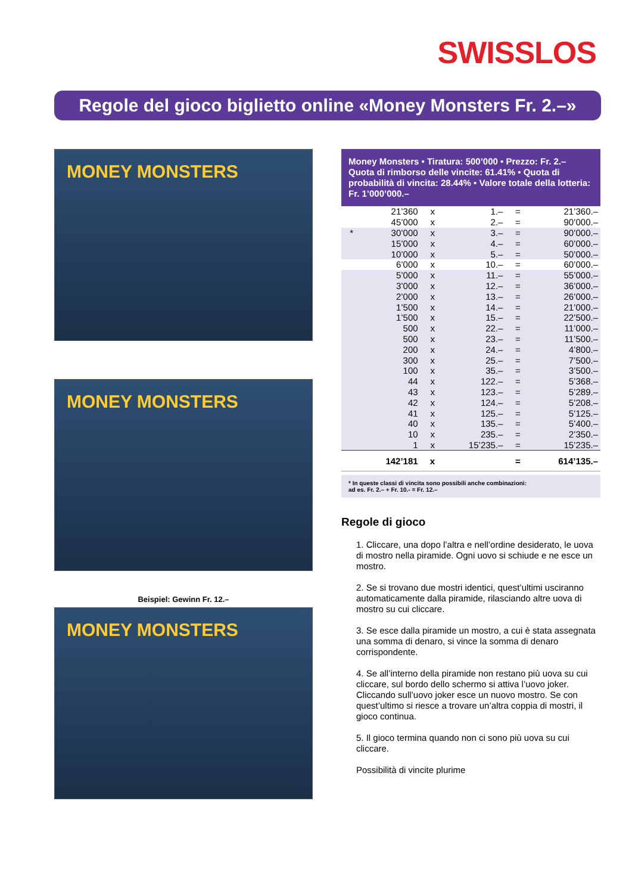SWISSLOS
Regole del gioco biglietto online «Money Monsters Fr. 2.–»
MONEY MONSTERS
MONEY MONSTERS
Beispiel: Gewinn Fr. 12.–
MONEY MONSTERS
Money Monsters • Tiratura: 500’000 • Prezzo: Fr. 2.– Quota di rimborso delle vincite: 61.41% • Quota di probabilità di vincita: 28.44% • Valore totale della lotteria: Fr. 1’000’000.–
| | 21’360 | x | 1.– | = | 21’360.– |
| | 45’000 | x | 2.– | = | 90’000.– |
| * | 30’000 | x | 3.– | = | 90’000.– |
| | 15’000 | x | 4.– | = | 60’000.– |
| | 10’000 | x | 5.– | = | 50’000.– |
| | 6’000 | x | 10.– | = | 60’000.– |
| | 5’000 | x | 11.– | = | 55’000.– |
| | 3’000 | x | 12.– | = | 36’000.– |
| | 2’000 | x | 13.– | = | 26’000.– |
| | 1’500 | x | 14.– | = | 21’000.– |
| | 1’500 | x | 15.– | = | 22’500.– |
| | 500 | x | 22.– | = | 11’000.– |
| | 500 | x | 23.– | = | 11’500.– |
| | 200 | x | 24.– | = | 4’800.– |
| | 300 | x | 25.– | = | 7’500.– |
| | 100 | x | 35.– | = | 3’500.– |
| | 44 | x | 122.– | = | 5’368.– |
| | 43 | x | 123.– | = | 5’289.– |
| | 42 | x | 124.– | = | 5’208.– |
| | 41 | x | 125.– | = | 5’125.– |
| | 40 | x | 135.– | = | 5’400.– |
| | 10 | x | 235.– | = | 2’350.– |
| | 1 | x | 15’235.– | = | 15’235.– |
| | 142’181 | x | | = | 614’135.– |
* In queste classi di vincita sono possibili anche combinazioni:
ad es. Fr. 2.– + Fr. 10.- = Fr. 12.–
Regole di gioco
1. Cliccare, una dopo l’altra e nell’ordine desiderato, le uova di mostro nella piramide. Ogni uovo si schiude e ne esce un mostro.
2. Se si trovano due mostri identici, quest’ultimi usciranno automaticamente dalla piramide, rilasciando altre uova di mostro su cui cliccare.
3. Se esce dalla piramide un mostro, a cui è stata assegnata una somma di denaro, si vince la somma di denaro corrispondente.
4. Se all’interno della piramide non restano più uova su cui cliccare, sul bordo dello schermo si attiva l’uovo joker. Cliccando sull’uovo joker esce un nuovo mostro. Se con quest’ultimo si riesce a trovare un’altra coppia di mostri, il gioco continua.
5. Il gioco termina quando non ci sono più uova su cui cliccare.
Possibilità di vincite plurime